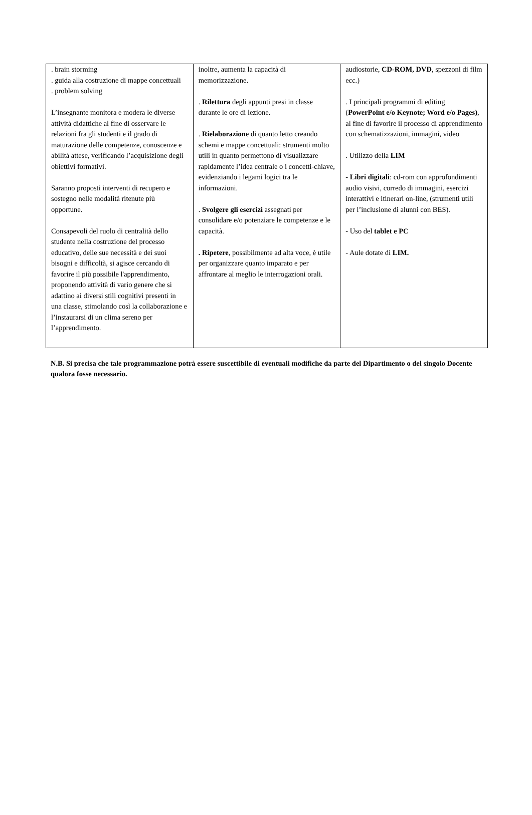| . brain storming . guida alla costruzione di mappe concettuali . problem solving L’insegnante monitora e modera le diverse attività didattiche al fine di osservare le relazioni fra gli studenti e il grado di maturazione delle competenze, conoscenze e abilità attese, verificando l’acquisizione degli obiettivi formativi. Saranno proposti interventi di recupero e sostegno nelle modalità ritenute più opportune. Consapevoli del ruolo di centralità dello studente nella costruzione del processo educativo, delle sue necessità e dei suoi bisogni e difficoltà, si agisce cercando di favorire il più possibile l'apprendimento, proponendo attività di vario genere che si adattino ai diversi stili cognitivi presenti in una classe, stimolando così la collaborazione e l’instaurarsi di un clima sereno per l’apprendimento. | inoltre, aumenta la capacità di memorizzazione. . Rilettura degli appunti presi in classe durante le ore di lezione. . Rielaborazion e di quanto letto creando schemi e mappe concettuali: strumenti molto utili in quanto permettono di visualizzare rapidamente l’idea centrale o i concetti-chiave, evidenziando i legami logici tra le informazioni. . Svolgere gli esercizi assegnati per consolidare e/o potenziare le competenze e le capacità. . Ripetere , possibilmente ad alta voce, è utile per organizzare quanto imparato e per affrontare al meglio le interrogazioni orali. | audiostorie, CD-ROM, DVD , spezzoni di film ecc.) . I principali programmi di editing ( PowerPoint e/o Keynote; Word e/o Pages) , al fine di favorire il processo di apprendimento con schematizzazioni, immagini, video . Utilizzo della LIM - Libri digitali : cd-rom con approfondimenti audio visivi, corredo di immagini, esercizi interattivi e itinerari on-line, (strumenti utili per l’inclusione di alunni con BES). - Uso del tablet e PC - Aule dotate di LIM. |
N.B. Si precisa che tale programmazione potrà essere suscettibile di eventuali modifiche da parte del Dipartimento o del singolo Docente qualora fosse necessario.